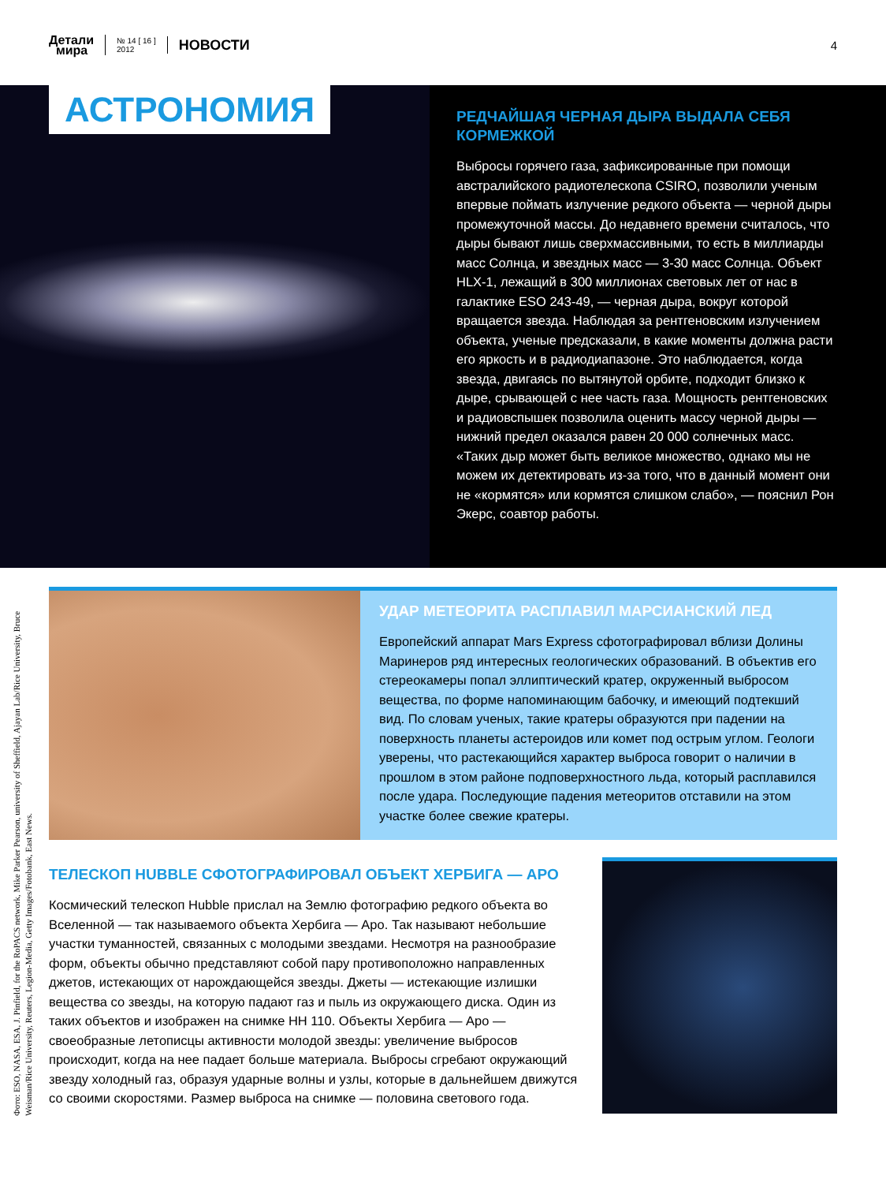Детали
мира
№ 14 [ 16 ]
2012
НОВОСТИ
4
АСТРОНОМИЯ
РЕДЧАЙШАЯ ЧЕРНАЯ ДЫРА ВЫДАЛА СЕБЯ КОРМЕЖКОЙ
Выбросы горячего газа, зафиксированные при помощи австралийского радиотелескопа CSIRO, позволили ученым впервые поймать излучение редкого объекта — черной дыры промежуточной массы. До недавнего времени считалось, что дыры бывают лишь сверхмассивными, то есть в миллиарды масс Солнца, и звездных масс — 3-30 масс Солнца. Объект HLX-1, лежащий в 300 миллионах световых лет от нас в галактике ESO 243-49, — черная дыра, вокруг которой вращается звезда. Наблюдая за рентгеновским излучением объекта, ученые предсказали, в какие моменты должна расти его яркость и в радиодиапазоне. Это наблюдается, когда звезда, двигаясь по вытянутой орбите, подходит близко к дыре, срывающей с нее часть газа. Мощность рентгеновских и радиовспышек позволила оценить массу черной дыры — нижний предел оказался равен 20 000 солнечных масс. «Таких дыр может быть великое множество, однако мы не можем их детектировать из-за того, что в данный момент они не «кормятся» или кормятся слишком слабо», — пояснил Рон Экерс, соавтор работы.
УДАР МЕТЕОРИТА РАСПЛАВИЛ МАРСИАНСКИЙ ЛЕД
Европейский аппарат Mars Express сфотографировал вблизи Долины Маринеров ряд интересных геологических образований. В объектив его стереокамеры попал эллиптический кратер, окруженный выбросом вещества, по форме напоминающим бабочку, и имеющий подтекший вид. По словам ученых, такие кратеры образуются при падении на поверхность планеты астероидов или комет под острым углом. Геологи уверены, что растекающийся характер выброса говорит о наличии в прошлом в этом районе подповерхностного льда, который расплавился после удара. Последующие падения метеоритов отставили на этом участке более свежие кратеры.
ТЕЛЕСКОП HUBBLE СФОТОГРАФИРОВАЛ ОБЪЕКТ ХЕРБИГА — АРО
Космический телескоп Hubble прислал на Землю фотографию редкого объекта во Вселенной — так называемого объекта Хербига — Аро. Так называют небольшие участки туманностей, связанных с молодыми звездами. Несмотря на разнообразие форм, объекты обычно представляют собой пару противоположно направленных джетов, истекающих от нарождающейся звезды. Джеты — истекающие излишки вещества со звезды, на которую падают газ и пыль из окружающего диска. Один из таких объектов и изображен на снимке HH 110. Объекты Хербига — Аро — своеобразные летописцы активности молодой звезды: увеличение выбросов происходит, когда на нее падает больше материала. Выбросы сгребают окружающий звезду холодный газ, образуя ударные волны и узлы, которые в дальнейшем движутся со своими скоростями. Размер выброса на снимке — половина светового года.
Фото: ESO, NASA, ESA, J. Pinfield, for the RoPACS network, Mike Parker Pearson, university of Sheffield, Ajayan Lab/Rice University, Bruce Weisman/Rice University, Reuters, Legion-Media, Getty Images/Fotobank, East News.